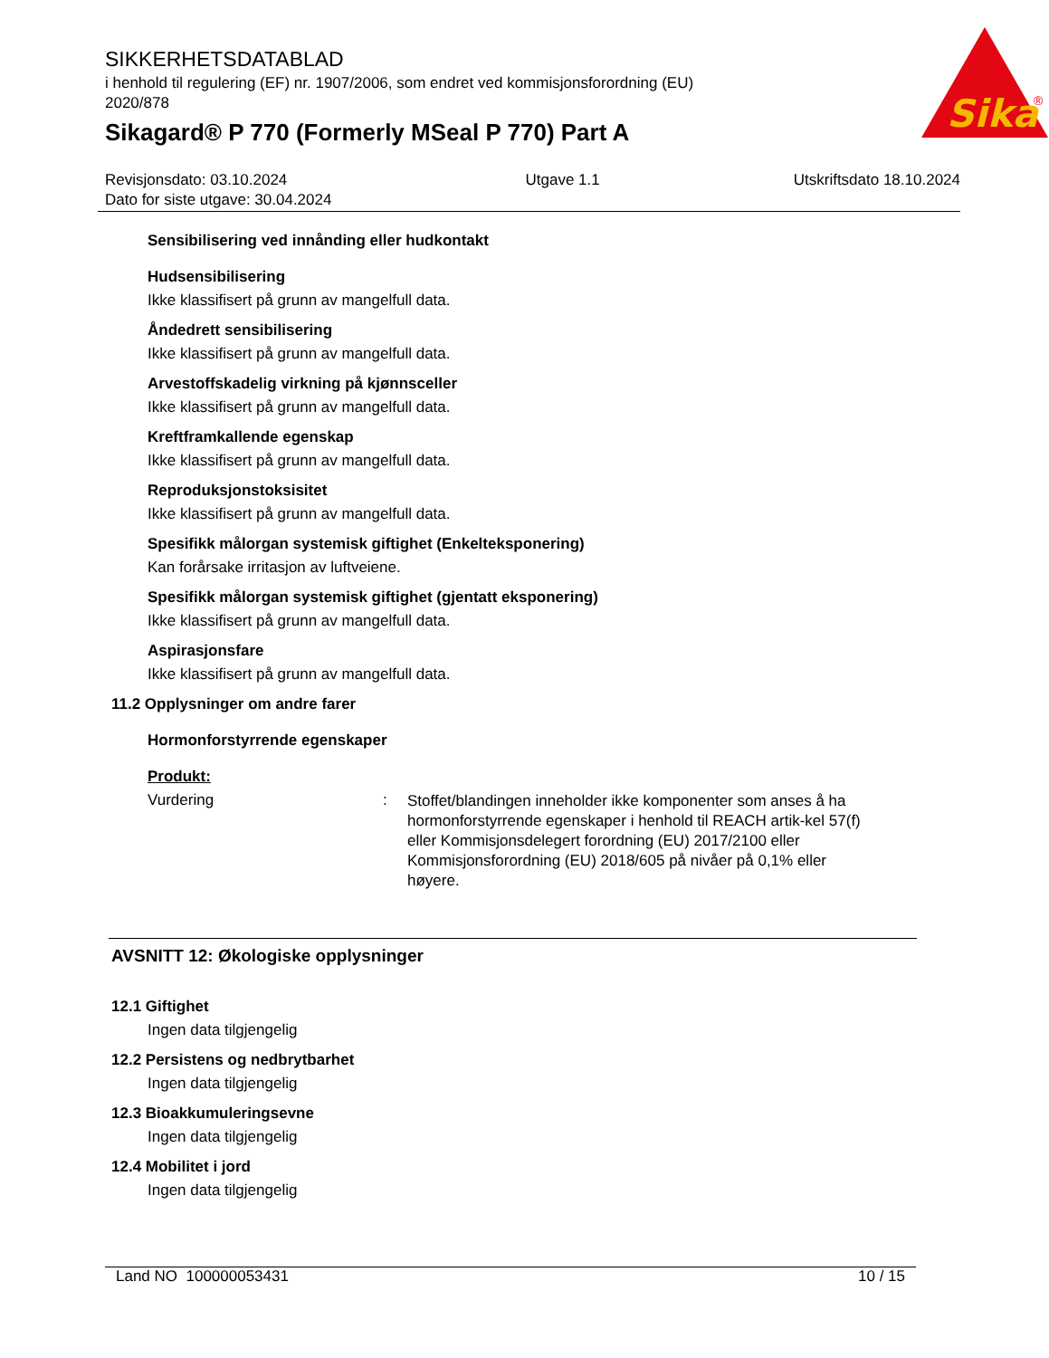Sika
®
SIKKERHETSDATABLAD
i henhold til regulering (EF) nr. 1907/2006, som endret ved kommisjonsforordning (EU) 2020/878
Sikagard® P 770 (Formerly MSeal P 770) Part A
Revisjonsdato: 03.10.2024
Dato for siste utgave: 30.04.2024
Utgave 1.1 Utskriftsdato 18.10.2024
Sensibilisering ved innånding eller hudkontakt
Hudsensibilisering
Ikke klassifisert på grunn av mangelfull data.
Åndedrett sensibilisering
Ikke klassifisert på grunn av mangelfull data.
Arvestoffskadelig virkning på kjønnsceller
Ikke klassifisert på grunn av mangelfull data.
Kreftframkallende egenskap
Ikke klassifisert på grunn av mangelfull data.
Reproduksjonstoksisitet
Ikke klassifisert på grunn av mangelfull data.
Spesifikk målorgan systemisk giftighet (Enkelteksponering)
Kan forårsake irritasjon av luftveiene.
Spesifikk målorgan systemisk giftighet (gjentatt eksponering)
Ikke klassifisert på grunn av mangelfull data.
Aspirasjonsfare
Ikke klassifisert på grunn av mangelfull data.
11.2 Opplysninger om andre farer
Hormonforstyrrende egenskaper
Produkt:
Vurdering :
Stoffet/blandingen inneholder ikke komponenter som anses å ha hormonforstyrrende egenskaper i henhold til REACH artik-kel 57(f) eller Kommisjonsdelegert forordning (EU) 2017/2100 eller Kommisjonsforordning (EU) 2018/605 på nivåer på 0,1% eller høyere.
AVSNITT 12: Økologiske opplysninger
12.1 Giftighet
Ingen data tilgjengelig
12.2 Persistens og nedbrytbarhet
Ingen data tilgjengelig
12.3 Bioakkumuleringsevne
Ingen data tilgjengelig
12.4 Mobilitet i jord
Ingen data tilgjengelig
Land NO 100000053431 10 / 15